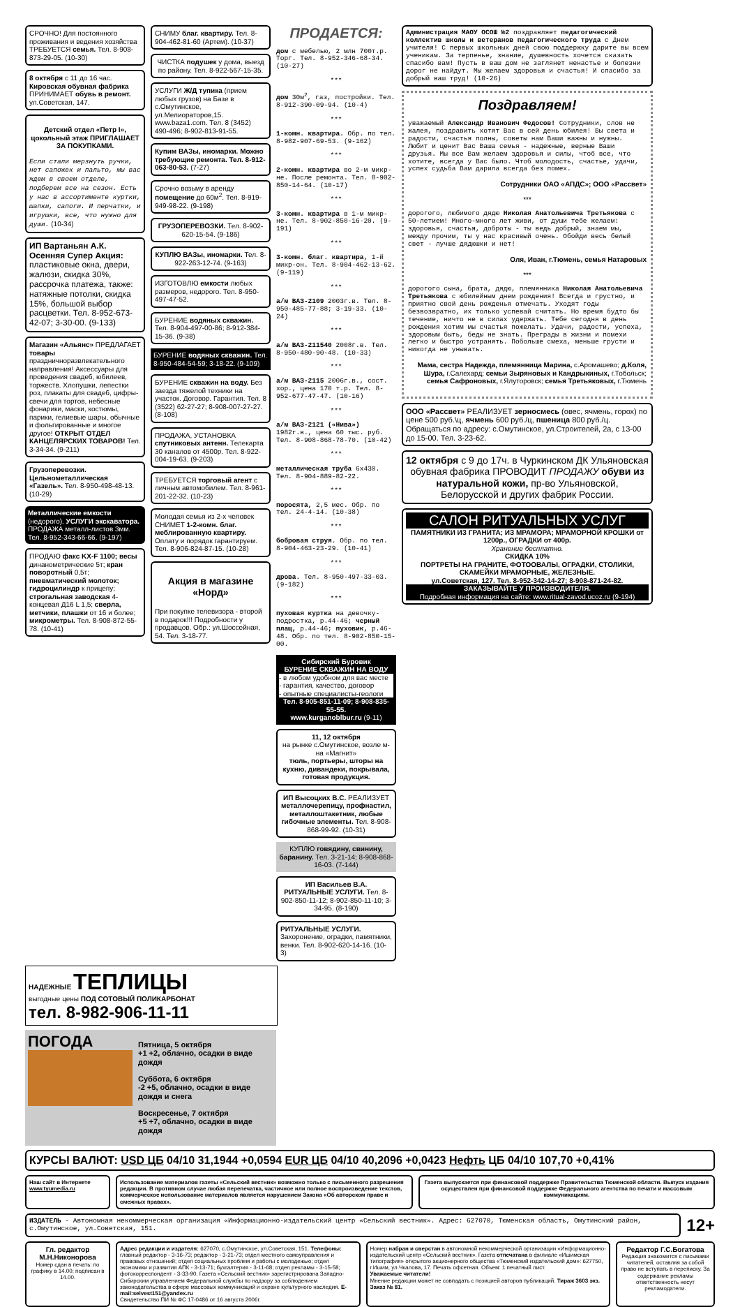СРОЧНО! Для постоянного проживания и ведения хозяйства ТРЕБУЕТСЯ семья. Тел. 8-908-873-29-05. (10-30)
8 октября с 11 до 16 час. Кировская обувная фабрика ПРИНИМАЕТ обувь в ремонт. ул.Советская, 147.
Детский отдел «Петр I», цокольный этаж ПРИГЛАШАЕТ ЗА ПОКУПКАМИ.
Если стали мерзнуть ручки, нет сапожек и пальто, мы вас ждем в своем отделе, подберем все на сезон. Есть у нас в ассортименте куртки, шапки, сапоги. И перчатки, и игрушки, все, что нужно для души. (10-34)
ИП Вартаньян А.К. Осенняя Супер Акция: пластиковые окна, двери, жалюзи, скидка 30%, рассрочка платежа, также: натяжные потолки, скидка 15%, большой выбор расцветки. Тел. 8-952-673-42-07; 3-30-00. (9-133)
Магазин «Альянс» ПРЕДЛАГАЕТ товары праздничноразвлекательного направления! Аксессуары для проведения свадеб, юбилеев, торжеств. Хлопушки, лепестки роз, плакаты для свадеб, цифры-свечи для тортов, небесные фонарики, маски, костюмы, парики, гелиевые шары, обычные и фольгированные и многое другое! ОТКРЫТ ОТДЕЛ КАНЦЕЛЯРСКИХ ТОВАРОВ! Тел. 3-34-34. (9-211)
Грузоперевозки. Цельнометаллическая «Газель». Тел. 8-950-498-48-13. (10-29)
Металлические емкости (недорого). УСЛУГИ экскаватора. ПРОДАЖА металл-листов 3мм. Тел. 8-952-343-66-66. (9-197)
ПРОДАЮ факс KX-F 1100; весы динанометрические 5т; кран поворотный 0,5т; пневматический молоток; гидроцилиндр к прицепу; строгальная заводская 4-концевая Д16 L 1,5; сверла, метчики, плашки от 16 и более; микрометры. Тел. 8-908-872-55-78. (10-41)
СНИМУ благ. квартиру. Тел. 8-904-462-81-60 (Артем). (10-37)
ЧИСТКА подушек у дома, выезд по району. Тел. 8-922-567-15-35.
УСЛУГИ Ж/Д тупика (прием любых грузов) на Базе в с.Омутинское, ул.Мелиораторов,15. www.baza1.com. Тел. 8 (3452) 490-496; 8-902-813-91-55.
Купим ВАЗы, иномарки. Можно требующие ремонта. Тел. 8-912-063-80-53. (7-27)
Срочно возьму в аренду помещение до 60м<sup>2</sup>. Тел. 8-919-949-98-22. (9-198)
ГРУЗОПЕРЕВОЗКИ. Тел. 8-902-620-15-54. (9-186)
КУПЛЮ ВАЗы, иномарки. Тел. 8-922-263-12-74. (9-163)
ИЗГОТОВЛЮ емкости любых размеров, недорого. Тел. 8-950-497-47-52.
БУРЕНИЕ водяных скважин. Тел. 8-904-497-00-86; 8-912-384-15-36. (9-38)
БУРЕНИЕ водяных скважин. Тел. 8-950-484-54-59; 3-18-22. (9-109)
БУРЕНИЕ скважин на воду. Без заезда тяжелой техники на участок. Договор. Гарантия. Тел. 8 (3522) 62-27-27; 8-908-007-27-27. (8-108)
ПРОДАЖА, УСТАНОВКА спутниковых антенн. Телекарта 30 каналов от 4500р. Тел. 8-922-004-19-63. (9-203)
ТРЕБУЕТСЯ торговый агент с личным автомобилем. Тел. 8-961-201-22-32. (10-23)
Молодая семья из 2-х человек СНИМЕТ 1-2-комн. благ. меблированную квартиру. Оплату и порядок гарантируем. Тел. 8-906-824-87-15. (10-28)
Акция в магазине «Норд»
При покупке телевизора - второй в подарок!!! Подробности у продавцов. Обр.: ул.Шоссейная, 54. Тел. 3-18-77.
ПРОДАЕТСЯ:
дом с мебелью, 2 млн 700т.р. Торг. Тел. 8-952-346-68-34. (10-27)
***
дом 30м<sup>2</sup>, газ, постройки. Тел. 8-912-390-09-94. (10-4)
***
1-комн. квартира. Обр. по тел. 8-982-907-69-53. (9-162)
***
2-комн. квартира во 2-м микр-не. После ремонта. Тел. 8-902-850-14-64. (10-17)
***
3-комн. квартира в 1-м микр-не. Тел. 8-902-850-16-20. (9-191)
***
3-комн. благ. квартира, 1-й микр-он. Тел. 8-904-462-13-62. (9-119)
***
а/м ВАЗ-2109 2003г.в. Тел. 8-950-485-77-88; 3-19-33. (10-24)
***
а/м ВАЗ-211540 2008г.в. Тел. 8-950-480-90-48. (10-33)
***
а/м ВАЗ-2115 2006г.в., сост. хор., цена 170 т.р. Тел. 8-952-677-47-47. (10-16)
***
а/м ВАЗ-2121 («Нива») 1982г.в., цена 60 тыс. руб. Тел. 8-908-868-78-70. (10-42)
***
металлическая труба 6х430. Тел. 8-904-889-82-22.
***
поросята, 2,5 мес. Обр. по тел. 24-4-14. (10-38)
***
бобровая струя. Обр. по тел. 8-904-463-23-29. (10-41)
***
дрова. Тел. 8-950-497-33-03. (9-182)
***
пуховая куртка на девочку-подростка, р.44-46; черный плащ, р.44-46; пуховик, р.46-48. Обр. по тел. 8-902-850-15-00.
Сибирский Буровик
БУРЕНИЕ СКВАЖИН НА ВОДУ
- в любом удобном для вас месте
- гарантия, качество, договор
- опытные специалисты-геологи
Тел. 8-905-851-11-09; 8-908-835-55-55.
www.kurganoblbur.ru (9-11)
11, 12 октября
на рынке с.Омутинское, возле м-на «Магнит»
тюль, портьеры, шторы на кухню, дивандеки, покрывала, готовая продукция.
ИП Высоцких В.С. РЕАЛИЗУЕТ металлочерепицу, профнастил, металлоштакетник, любые гибочные элементы. Тел. 8-908-868-99-92. (10-31)
КУПЛЮ говядину, свинину, баранину. Тел. 3-21-14; 8-908-868-16-03. (7-144)
ИП Васильев В.А. РИТУАЛЬНЫЕ УСЛУГИ. Тел. 8-902-850-11-12; 8-902-850-11-10; 3-34-95. (8-190)
РИТУАЛЬНЫЕ УСЛУГИ. Захоронение, оградки, памятники, венки. Тел. 8-902-620-14-16. (10-3)
Администрация МАОУ ОСОШ №2 поздравляет педагогический коллектив школы и ветеранов педагогического труда с Днем учителя! С первых школьных дней свою поддержку дарите вы всем ученикам. За терпенье, знание, душевность хочется сказать спасибо вам! Пусть в ваш дом не заглянет ненастье и болезни дорог не найдут. Мы желаем здоровья и счастья! И спасибо за добрый ваш труд! (10-26)
Поздравляем!
уважаемый Александр Иванович Федосов! Сотрудники, слов не жалея, поздравить хотят Вас в сей день юбилея! Вы света и радости, счастья полны, советы нам Ваши важны и нужны. Любит и ценит Вас Ваша семья - надежные, верные Ваши друзья. Мы все Вам желаем здоровья и силы, чтоб все, что хотите, всегда у Вас было. Чтоб молодость, счастье, удачи, успех судьба Вам дарила всегда без помех.
Сотрудники ОАО «АПДС»; ООО «Рассвет»
***
дорогого, любимого дядю Николая Анатольевича Третьякова с 50-летием! Много-много лет живи, от души тебе желаем: здоровья, счастья, доброты - ты ведь добрый, знаем мы, между прочим, ты у нас красивый очень. Обойди весь белый свет - лучше дядюшки и нет!
Оля, Иван, г.Тюмень, семья Натаровых
***
дорогого сына, брата, дядю, племянника Николая Анатольевича Третьякова с юбилейным днем рождения! Всегда и грустно, и приятно свой день рожденья отмечать. Уходят годы безвозвратно, их только успевай считать. Но время будто бы течение, ничто не в силах удержать. Тебе сегодня в день рождения хотим мы счастья пожелать. Удачи, радости, успеха, здоровым быть, беды не знать. Преграды в жизни и помехи легко и быстро устранять. Побольше смеха, меньше грусти и никогда не унывать.
Мама, сестра Надежда, племянница Марина, с.Аромашево; д.Коля, Шура, г.Салехард; семьи Зыряновых и Кандрыкиных, г.Тобольск; семья Сафроновых, г.Ялуторовск; семья Третьяковых, г.Тюмень
ООО «Рассвет» РЕАЛИЗУЕТ зерносмесь (овес, ячмень, горох) по цене 500 руб.\ц, ячмень 600 руб./ц, пшеница 800 руб./ц. Обращаться по адресу: с.Омутинское, ул.Строителей, 2а, с 13-00 до 15-00. Тел. 3-23-62.
12 октября с 9 до 17ч. в Чуркинском ДК Ульяновская обувная фабрика ПРОВОДИТ ПРОДАЖУ обуви из натуральной кожи, пр-во Ульяновской, Белорусской и других фабрик России.
САЛОН РИТУАЛЬНЫХ УСЛУГ
ПАМЯТНИКИ ИЗ ГРАНИТА; ИЗ МРАМОРА; МРАМОРНОЙ КРОШКИ от 1200р., ОГРАДКИ от 400р.
Хранение бесплатно.
СКИДКА 10%
ПОРТРЕТЫ НА ГРАНИТЕ, ФОТООВАЛЫ, ОГРАДКИ, СТОЛИКИ, СКАМЕЙКИ МРАМОРНЫЕ, ЖЕЛЕЗНЫЕ.
ул.Советская, 127. Тел. 8-952-342-14-27; 8-908-871-24-82.
ЗАКАЗЫВАЙТЕ У ПРОИЗВОДИТЕЛЯ.
Подробная информация на сайте: www.ritual-zavod.ucoz.ru (9-194)
НАДЕЖНЫЕ ТЕПЛИЦЫ
выгодные цены ПОД СОТОВЫЙ ПОЛИКАРБОНАТ
тел. 8-982-906-11-11
ПОГОДА
Пятница, 5 октября
+1 +2, облачно, осадки в виде дождя
Суббота, 6 октября
-2 +5, облачно, осадки в виде дождя и снега
Воскресенье, 7 октября
+5 +7, облачно, осадки в виде дождя
КУРСЫ ВАЛЮТ: USD ЦБ 04/10 31,1944 +0,0594 EUR ЦБ 04/10 40,2096 +0,0423 Нефть ЦБ 04/10 107,70 +0,41%
Наш сайт в Интернете
www.tyumedia.ru
Использование материалов газеты «Сельский вестник» возможно только с письменного разрешения редакции. В противном случае любая перепечатка, частичное или полное воспроизведение текстов, коммерческое использование материалов является нарушением Закона «Об авторском праве и смежных правах».
Газета выпускается при финансовой поддержке Правительства Тюменской области. Выпуск издания осуществлен при финансовой поддержке Федерального агентства по печати и массовым коммуникациям.
ИЗДАТЕЛЬ - Автономная некоммерческая организация «Информационно-издательский центр «Сельский вестник». Адрес: 627070, Тюменская область, Омутинский район, с.Омутинское, ул.Советская, 151.
12+
Гл. редактор М.Н.Никонорова
Номер сдан в печать: по графику в 14.00; подписан в 14.00.
Адрес редакции и издателя: 627070, с.Омутинское, ул.Советская, 151. Телефоны: главный редактор - 3-16-73; редактор - 3-21-73; отдел местного самоуправления и правовых отношений; отдел социальных проблем и работы с молодежью; отдел экономики и развития АПК - 3-13-71; бухгалтерия - 3-11-68; отдел рекламы - 3-15-58; фотокорреспондент - 3-33-90. Газета «Сельский вестник» зарегистрирована Западно-Сибирским управлением Федеральной службы по надзору за соблюдением законодательства в сфере массовых коммуникаций и охране культурного наследия. E-mail:selvest151@yandex.ru
Свидетельство ПИ № ФС 17-0486 от 16 августа 2006г.
Номер набран и сверстан в автономной некоммерческой организации «Информационно-издательский центр «Сельский вестник». Газета отпечатана в филиале «Ишимская типография» открытого акционерного общества «Тюменский издательский дом»: 627750, г.Ишим, ул.Чкалова, 17. Печать офсетная. Объем: 1 печатный лист.
Уважаемые читатели!
Мнение редакции может не совпадать с позицией авторов публикаций. Тираж 3603 экз. Заказ № 81.
Редактор Г.С.Богатова
Редакция знакомится с письмами читателей, оставляя за собой право не вступать в переписку. За содержание рекламы ответственность несут рекламодатели.